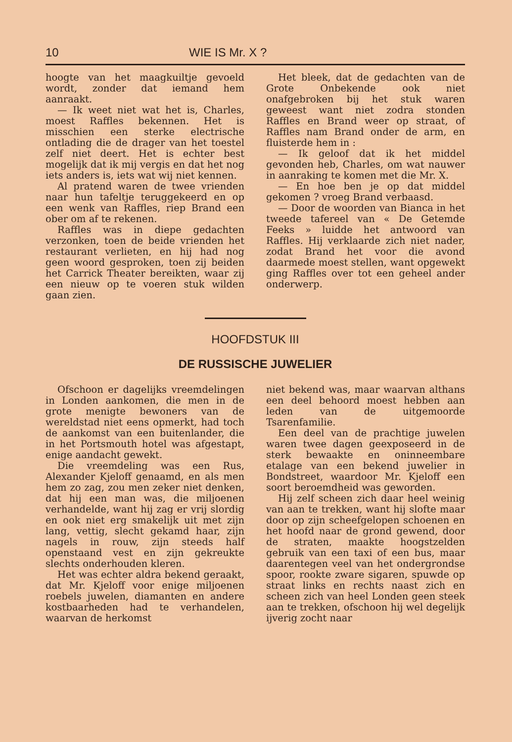10 WIE IS Mr. X ?
hoogte van het maagkuiltje gevoeld wordt, zonder dat iemand hem aanraakt.
— Ik weet niet wat het is, Charles, moest Raffles bekennen. Het is misschien een sterke electrische ontlading die de drager van het toestel zelf niet deert. Het is echter best mogelijk dat ik mij vergis en dat het nog iets anders is, iets wat wij niet kennen.
Al pratend waren de twee vrienden naar hun tafeltje teruggekeerd en op een wenk van Raffles, riep Brand een ober om af te rekenen.
Raffles was in diepe gedachten verzonken, toen de beide vrienden het restaurant verlieten, en hij had nog geen woord gesproken, toen zij beiden het Carrick Theater bereikten, waar zij een nieuw op te voeren stuk wilden gaan zien.
Het bleek, dat de gedachten van de Grote Onbekende ook niet onafgebroken bij het stuk waren geweest want niet zodra stonden Raffles en Brand weer op straat, of Raffles nam Brand onder de arm, en fluisterde hem in :
— Ik geloof dat ik het middel gevonden heb, Charles, om wat nauwer in aanraking te komen met die Mr. X.
— En hoe ben je op dat middel gekomen ? vroeg Brand verbaasd.
— Door de woorden van Bianca in het tweede tafereel van « De Getemde Feeks » luidde het antwoord van Raffles. Hij verklaarde zich niet nader, zodat Brand het voor die avond daarmede moest stellen, want opgewekt ging Raffles over tot een geheel ander onderwerp.
HOOFDSTUK III
DE RUSSISCHE JUWELIER
Ofschoon er dagelijks vreemdelingen in Londen aankomen, die men in de grote menigte bewoners van de wereldstad niet eens opmerkt, had toch de aankomst van een buitenlander, die in het Portsmouth hotel was afgestapt, enige aandacht gewekt.
Die vreemdeling was een Rus, Alexander Kjeloff genaamd, en als men hem zo zag, zou men zeker niet denken, dat hij een man was, die miljoenen verhandelde, want hij zag er vrij slordig en ook niet erg smakelijk uit met zijn lang, vettig, slecht gekamd haar, zijn nagels in rouw, zijn steeds half openstaand vest en zijn gekreukte slechts onderhouden kleren.
Het was echter aldra bekend geraakt, dat Mr. Kjeloff voor enige miljoenen roebels juwelen, diamanten en andere kostbaarheden had te verhandelen, waarvan de herkomst
niet bekend was, maar waarvan althans een deel behoord moest hebben aan leden van de uitgemoorde Tsarenfamilie.
Een deel van de prachtige juwelen waren twee dagen geexposeerd in de sterk bewaakte en oninneembare etalage van een bekend juwelier in Bondstreet, waardoor Mr. Kjeloff een soort beroemdheid was geworden.
Hij zelf scheen zich daar heel weinig van aan te trekken, want hij slofte maar door op zijn scheefgelopen schoenen en het hoofd naar de grond gewend, door de straten, maakte hoogstzelden gebruik van een taxi of een bus, maar daarentegen veel van het ondergrondse spoor, rookte zware sigaren, spuwde op straat links en rechts naast zich en scheen zich van heel Londen geen steek aan te trekken, ofschoon hij wel degelijk ijverig zocht naar